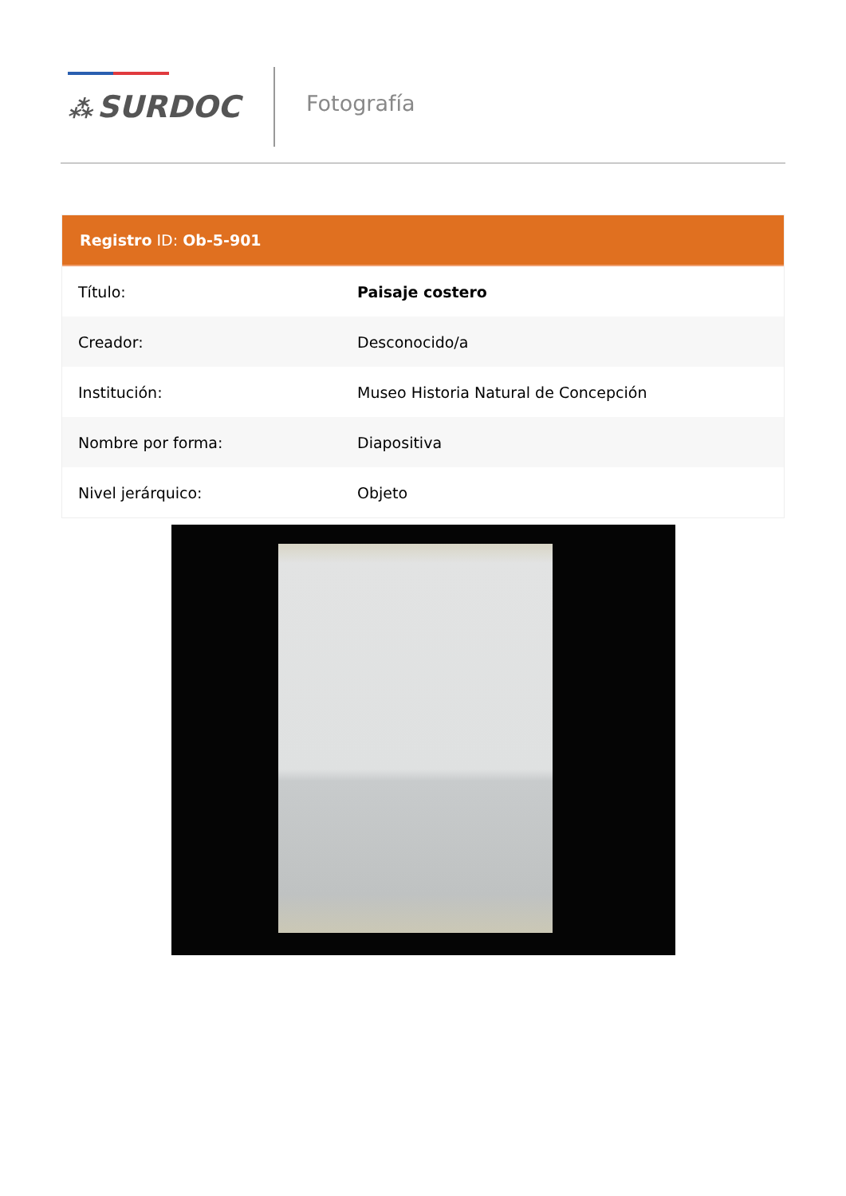⁂ SURDOC Fotografía
Registro ID: Ob-5-901
| Título: | Paisaje costero |
| Creador: | Desconocido/a |
| Institución: | Museo Historia Natural de Concepción |
| Nombre por forma: | Diapositiva |
| Nivel jerárquico: | Objeto |